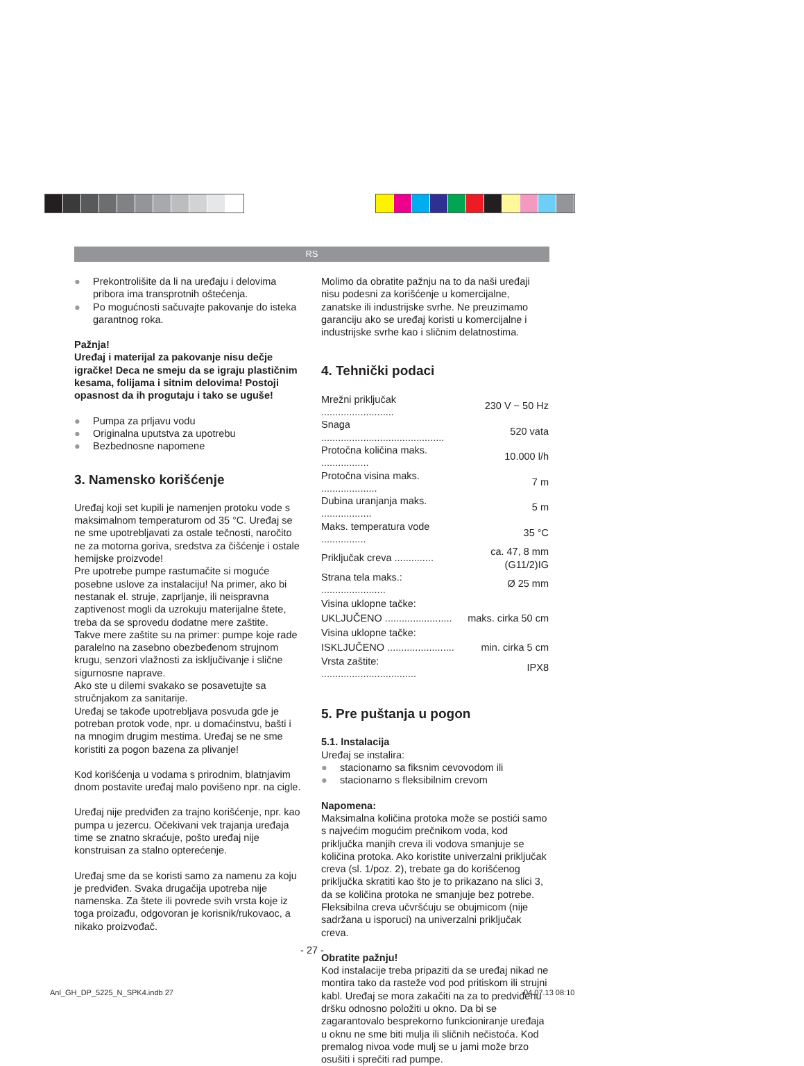RS
● Prekontrolišite da li na uređaju i delovima pribora ima transprotnih oštećenja.
● Po mogućnosti sačuvajte pakovanje do isteka garantnog roka.
Pažnja!
Uređaj i materijal za pakovanje nisu dečje igračke! Deca ne smeju da se igraju plastičnim kesama, folijama i sitnim delovima! Postoji opasnost da ih progutaju i tako se uguše!
● Pumpa za prljavu vodu
● Originalna uputstva za upotrebu
● Bezbednosne napomene
3. Namensko korišćenje
Uređaj koji set kupili je namenjen protoku vode s maksimalnom temperaturom od 35 °C. Uređaj se ne sme upotrebljavati za ostale tečnosti, naročito ne za motorna goriva, sredstva za čišćenje i ostale hemijske proizvode!
Pre upotrebe pumpe rastumačite si moguće posebne uslove za instalaciju! Na primer, ako bi nestanak el. struje, zaprljanje, ili neispravna zaptivenost mogli da uzrokuju materijalne štete, treba da se sprovedu dodatne mere zaštite.
Takve mere zaštite su na primer: pumpe koje rade paralelno na zasebno obezbeđenom strujnom krugu, senzori vlažnosti za isključivanje i slične sigurnosne naprave.
Ako ste u dilemi svakako se posavetujte sa stručnjakom za sanitarije.
Uređaj se takođe upotrebljava posvuda gde je potreban protok vode, npr. u domaćinstvu, bašti i na mnogim drugim mestima. Uređaj se ne sme koristiti za pogon bazena za plivanje!
Kod korišćenja u vodama s prirodnim, blatnjavim dnom postavite uređaj malo povišeno npr. na cigle.
Uređaj nije predviđen za trajno korišćenje, npr. kao pumpa u jezercu. Očekivani vek trajanja uređaja time se znatno skraćuje, pošto uređaj nije konstruisan za stalno opterećenje.
Uređaj sme da se koristi samo za namenu za koju je predviđen. Svaka drugačija upotreba nije namenska. Za štete ili povrede svih vrsta koje iz toga proizađu, odgovoran je korisnik/rukovaoc, a nikako proizvođač.
Molimo da obratite pažnju na to da naši uređaji nisu podesni za korišćenje u komercijalne, zanatske ili industrijske svrhe. Ne preuzimamo garanciju ako se uređaj koristi u komercijalne i industrijske svrhe kao i sličnim delatnostima.
4. Tehnički podaci
| Mrežni priključak .......................... | 230 V ~ 50 Hz |
| Snaga ............................................ | 520 vata |
| Protočna količina maks. ................. | 10.000 l/h |
| Protočna visina maks. .................... | 7 m |
| Dubina uranjanja maks. .................. | 5 m |
| Maks. temperatura vode ................ | 35 °C |
| Priključak creva .............. | ca. 47, 8 mm (G11/2)IG |
| Strana tela maks.: ....................... | Ø 25 mm |
| Visina uklopne tačke: | |
| UKLJUČENO ........................ | maks. cirka 50 cm |
| Visina uklopne tačke: | |
| ISKLJUČENO ........................ | min. cirka 5 cm |
| Vrsta zaštite: .................................. | IPX8 |
5. Pre puštanja u pogon
5.1. Instalacija
Uređaj se instalira:
● stacionarno sa fiksnim cevovodom ili
● stacionarno s fleksibilnim crevom
Napomena:
Maksimalna količina protoka može se postići samo s najvećim mogućim prečnikom voda, kod priključka manjih creva ili vodova smanjuje se količina protoka. Ako koristite univerzalni priključak creva (sl. 1/poz. 2), trebate ga do korišćenog priključka skratiti kao što je to prikazano na slici 3, da se količina protoka ne smanjuje bez potrebe. Fleksibilna creva učvršćuju se obujmicom (nije sadržana u isporuci) na univerzalni priključak creva.
Obratite pažnju!
Kod instalacije treba pripaziti da se uređaj nikad ne montira tako da rasteže vod pod pritiskom ili strujni kabl. Uređaj se mora zakačiti na za to predviđenu dršku odnosno položiti u okno. Da bi se zagarantovalo besprekorno funkcioniranje uređaja u oknu ne sme biti mulja ili sličnih nečistoća. Kod premalog nivoa vode mulj se u jami može brzo osušiti i sprečiti rad pumpe.
- 27 -
Anl_GH_DP_5225_N_SPK4.indb 27 04.07.13 08:10